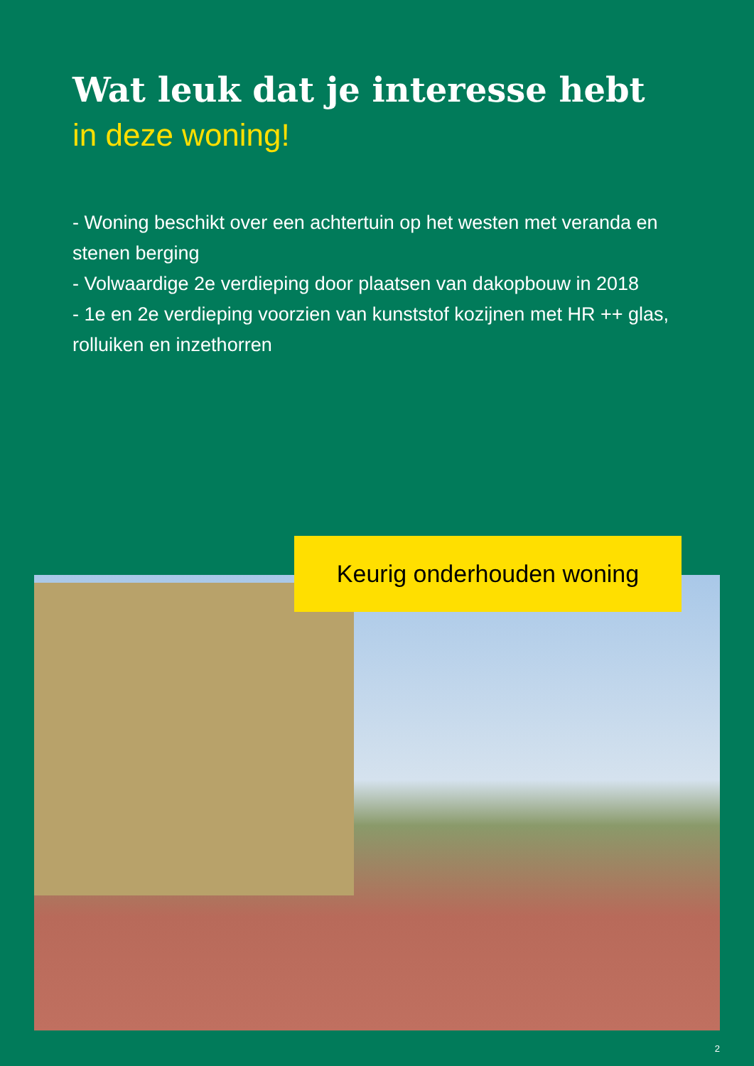Wat leuk dat je interesse hebt
in deze woning!
- Woning beschikt over een achtertuin op het westen met veranda en stenen berging
- Volwaardige 2e verdieping door plaatsen van dakopbouw in 2018
- 1e en 2e verdieping voorzien van kunststof kozijnen met HR ++ glas, rolluiken en inzethorren
Keurig onderhouden woning
2